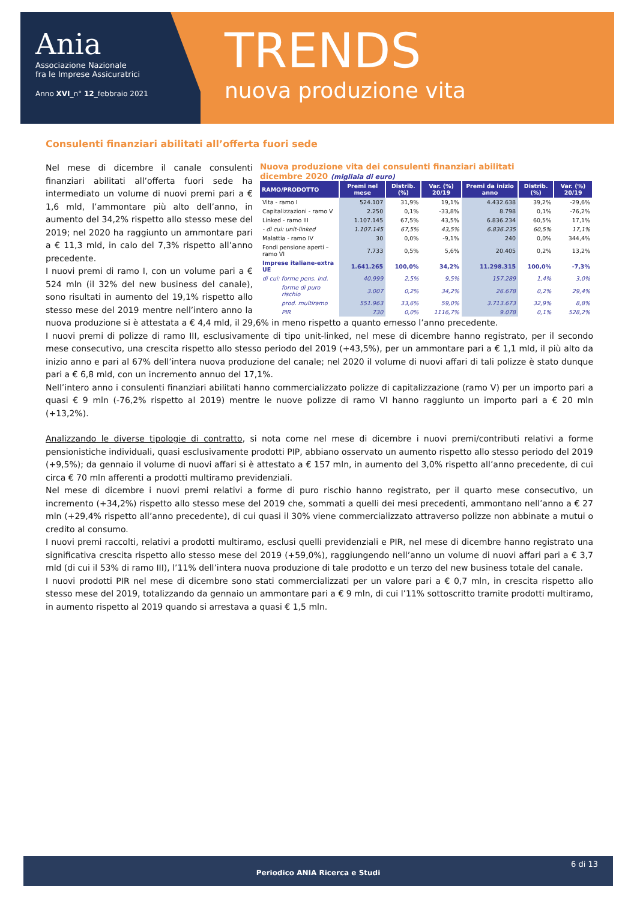Ania
Associazione Nazionale
fra le Imprese Assicuratrici
Anno XVI_n° 12_febbraio 2021
TRENDS
nuova produzione vita
Consulenti finanziari abilitati all’offerta fuori sede
Nuova produzione vita dei consulenti finanziari abilitati
dicembre 2020 (migliaia di euro)
| RAMO/PRODOTTO | Premi nel mese | Distrib. (%) | Var. (%) 20/19 | Premi da inizio anno | Distrib. (%) | Var. (%) 20/19 |
| --- | --- | --- | --- | --- | --- | --- |
| Vita - ramo I | 524.107 | 31,9% | 19,1% | 4.432.638 | 39,2% | -29,6% |
| Capitalizzazioni - ramo V | 2.250 | 0,1% | -33,8% | 8.798 | 0,1% | -76,2% |
| Linked - ramo III | 1.107.145 | 67,5% | 43,5% | 6.836.234 | 60,5% | 17,1% |
| - di cui: unit-linked | 1.107.145 | 67,5% | 43,5% | 6.836.235 | 60,5% | 17,1% |
| Malattia - ramo IV | 30 | 0,0% | -9,1% | 240 | 0,0% | 344,4% |
| Fondi pensione aperti – ramo VI | 7.733 | 0,5% | 5,6% | 20.405 | 0,2% | 13,2% |
| Imprese italiane-extra UE | 1.641.265 | 100,0% | 34,2% | 11.298.315 | 100,0% | -7,3% |
| di cui: forme pens. ind. | 40.999 | 2,5% | 9,5% | 157.289 | 1,4% | 3,0% |
| forme di puro rischio | 3.007 | 0,2% | 34,2% | 26.678 | 0,2% | 29,4% |
| prod. multiramo | 551.963 | 33,6% | 59,0% | 3.713.673 | 32,9% | 8,8% |
| PIR | 730 | 0,0% | 1116,7% | 9.078 | 0,1% | 528,2% |
Nel mese di dicembre il canale consulenti finanziari abilitati all’offerta fuori sede ha intermediato un volume di nuovi premi pari a € 1,6 mld, l’ammontare più alto dell’anno, in aumento del 34,2% rispetto allo stesso mese del 2019; nel 2020 ha raggiunto un ammontare pari a € 11,3 mld, in calo del 7,3% rispetto all’anno precedente.
I nuovi premi di ramo I, con un volume pari a € 524 mln (il 32% del new business del canale), sono risultati in aumento del 19,1% rispetto allo stesso mese del 2019 mentre nell’intero anno la nuova produzione si è attestata a € 4,4 mld, il 29,6% in meno rispetto a quanto emesso l’anno precedente.
I nuovi premi di polizze di ramo III, esclusivamente di tipo unit-linked, nel mese di dicembre hanno registrato, per il secondo mese consecutivo, una crescita rispetto allo stesso periodo del 2019 (+43,5%), per un ammontare pari a € 1,1 mld, il più alto da inizio anno e pari al 67% dell’intera nuova produzione del canale; nel 2020 il volume di nuovi affari di tali polizze è stato dunque pari a € 6,8 mld, con un incremento annuo del 17,1%.
Nell’intero anno i consulenti finanziari abilitati hanno commercializzato polizze di capitalizzazione (ramo V) per un importo pari a quasi € 9 mln (-76,2% rispetto al 2019) mentre le nuove polizze di ramo VI hanno raggiunto un importo pari a € 20 mln (+13,2%).
Analizzando le diverse tipologie di contratto, si nota come nel mese di dicembre i nuovi premi/contributi relativi a forme pensionistiche individuali, quasi esclusivamente prodotti PIP, abbiano osservato un aumento rispetto allo stesso periodo del 2019 (+9,5%); da gennaio il volume di nuovi affari si è attestato a € 157 mln, in aumento del 3,0% rispetto all’anno precedente, di cui circa € 70 mln afferenti a prodotti multiramo previdenziali.
Nel mese di dicembre i nuovi premi relativi a forme di puro rischio hanno registrato, per il quarto mese consecutivo, un incremento (+34,2%) rispetto allo stesso mese del 2019 che, sommati a quelli dei mesi precedenti, ammontano nell’anno a € 27 mln (+29,4% rispetto all’anno precedente), di cui quasi il 30% viene commercializzato attraverso polizze non abbinate a mutui o credito al consumo.
I nuovi premi raccolti, relativi a prodotti multiramo, esclusi quelli previdenziali e PIR, nel mese di dicembre hanno registrato una significativa crescita rispetto allo stesso mese del 2019 (+59,0%), raggiungendo nell’anno un volume di nuovi affari pari a € 3,7 mld (di cui il 53% di ramo III), l’11% dell’intera nuova produzione di tale prodotto e un terzo del new business totale del canale.
I nuovi prodotti PIR nel mese di dicembre sono stati commercializzati per un valore pari a € 0,7 mln, in crescita rispetto allo stesso mese del 2019, totalizzando da gennaio un ammontare pari a € 9 mln, di cui l’11% sottoscritto tramite prodotti multiramo, in aumento rispetto al 2019 quando si arrestava a quasi € 1,5 mln.
6 di 13
Periodico ANIA Ricerca e Studi